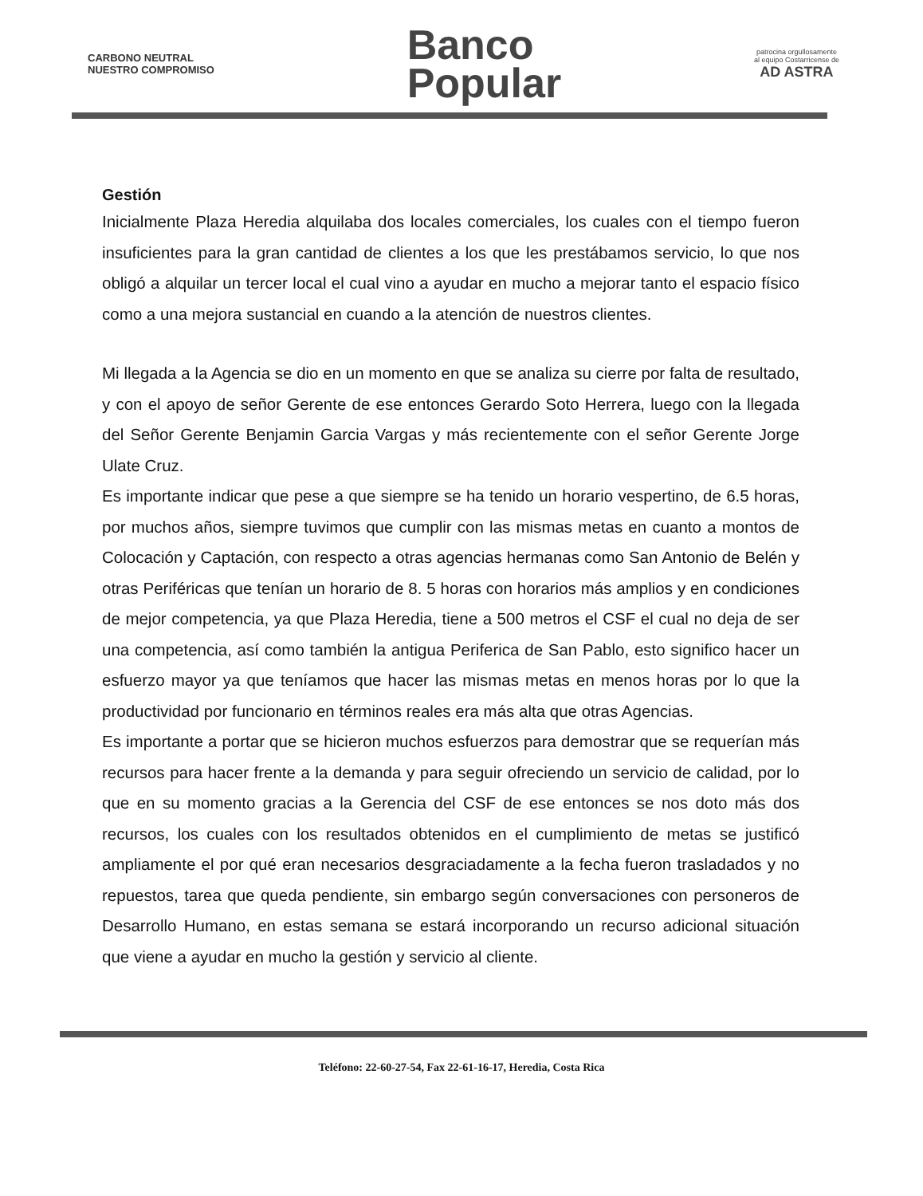CARBONO NEUTRAL
NUESTRO COMPROMISO
Banco
Popular
patrocina orgullosamente
al equipo Costarricense de
AD ASTRA
Gestión
Inicialmente Plaza Heredia alquilaba dos locales comerciales, los cuales con el tiempo fueron insuficientes para la gran cantidad de clientes a los que les prestábamos servicio, lo que nos obligó a alquilar un tercer local el cual vino a ayudar en mucho a mejorar tanto el espacio físico como a una mejora sustancial en cuando a la atención de nuestros clientes.
Mi llegada a la Agencia se dio en un momento en que se analiza su cierre por falta de resultado, y con el apoyo de señor Gerente de ese entonces Gerardo Soto Herrera, luego con la llegada del Señor Gerente Benjamin Garcia Vargas y más recientemente con el señor Gerente Jorge Ulate Cruz.
Es importante indicar que pese a que siempre se ha tenido un horario vespertino, de 6.5 horas, por muchos años, siempre tuvimos que cumplir con las mismas metas en cuanto a montos de Colocación y Captación, con respecto a otras agencias hermanas como San Antonio de Belén y otras Periféricas que tenían un horario de 8. 5 horas con horarios más amplios y en condiciones de mejor competencia, ya que Plaza Heredia, tiene a 500 metros el CSF el cual no deja de ser una competencia, así como también la antigua Periferica de San Pablo, esto significo hacer un esfuerzo mayor ya que teníamos que hacer las mismas metas en menos horas por lo que la productividad por funcionario en términos reales era más alta que otras Agencias.
Es importante a portar que se hicieron muchos esfuerzos para demostrar que se requerían más recursos para hacer frente a la demanda y para seguir ofreciendo un servicio de calidad, por lo que en su momento gracias a la Gerencia del CSF de ese entonces se nos doto más dos recursos, los cuales con los resultados obtenidos en el cumplimiento de metas se justificó ampliamente el por qué eran necesarios desgraciadamente a la fecha fueron trasladados y no repuestos, tarea que queda pendiente, sin embargo según conversaciones con personeros de Desarrollo Humano, en estas semana se estará incorporando un recurso adicional situación que viene a ayudar en mucho la gestión y servicio al cliente.
Teléfono: 22-60-27-54, Fax 22-61-16-17, Heredia, Costa Rica